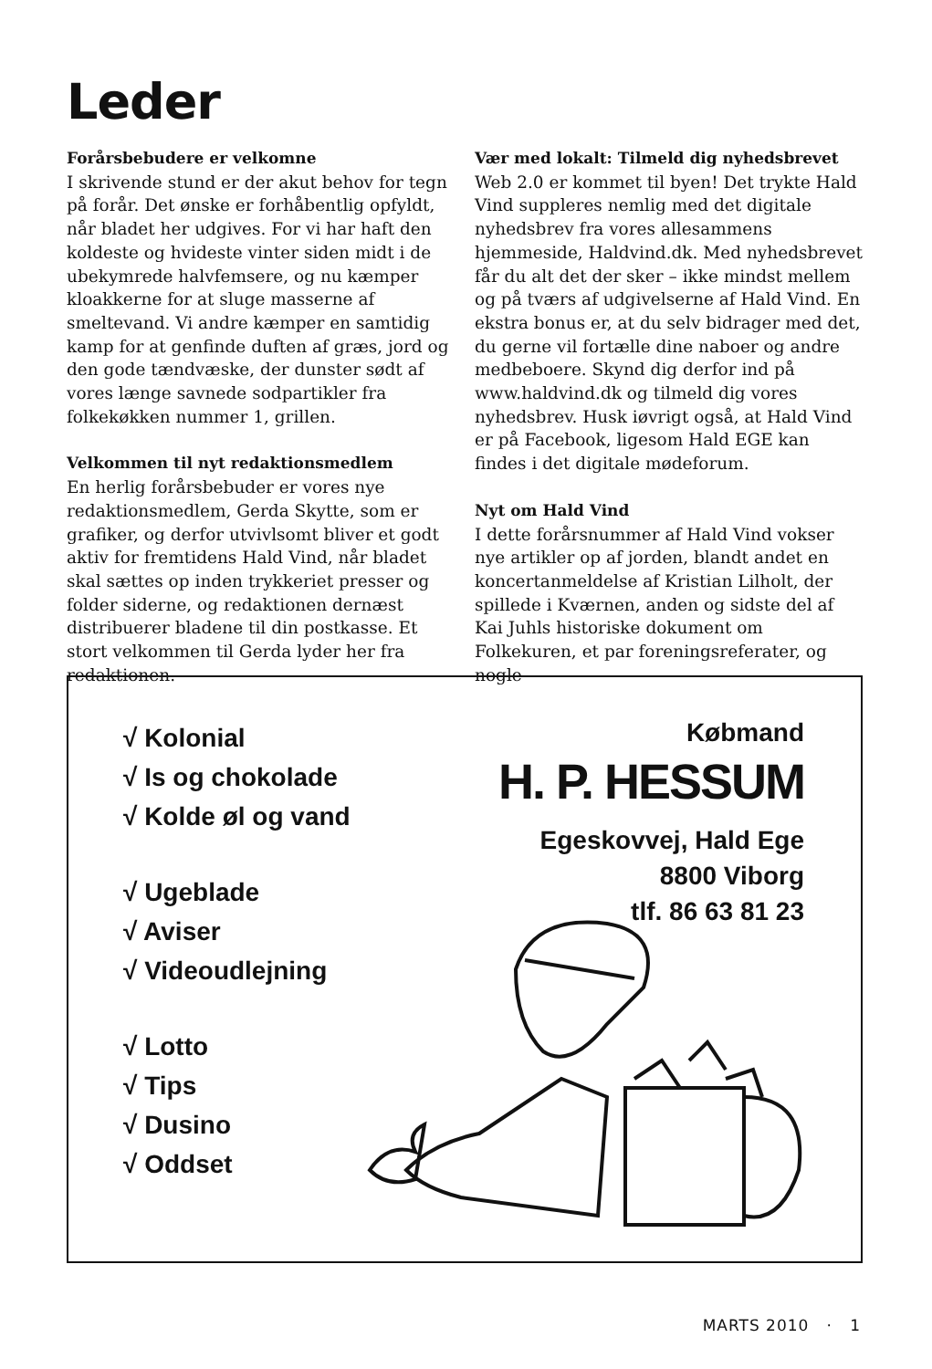Leder
Forårsbebudere er velkomne
I skrivende stund er der akut behov for tegn på forår. Det ønske er forhåbentlig opfyldt, når bladet her udgives. For vi har haft den koldeste og hvideste vinter siden midt i de ubekymrede halvfemsere, og nu kæmper kloakkerne for at sluge masserne af smeltevand. Vi andre kæmper en samtidig kamp for at genfinde duften af græs, jord og den gode tændvæske, der dunster sødt af vores længe savnede sodpartikler fra folkekøkken nummer 1, grillen.
Velkommen til nyt redaktionsmedlem
En herlig forårsbebuder er vores nye redaktionsmedlem, Gerda Skytte, som er grafiker, og derfor utvivlsomt bliver et godt aktiv for fremtidens Hald Vind, når bladet skal sættes op inden trykkeriet presser og folder siderne, og redaktionen dernæst distribuerer bladene til din postkasse. Et stort velkommen til Gerda lyder her fra redaktionen.
Vær med lokalt: Tilmeld dig nyhedsbrevet
Web 2.0 er kommet til byen! Det trykte Hald Vind suppleres nemlig med det digitale nyhedsbrev fra vores allesammens hjemmeside, Haldvind.dk. Med nyhedsbrevet får du alt det der sker – ikke mindst mellem og på tværs af udgivelserne af Hald Vind. En ekstra bonus er, at du selv bidrager med det, du gerne vil fortælle dine naboer og andre medbeboere. Skynd dig derfor ind på www.haldvind.dk og tilmeld dig vores nyhedsbrev. Husk iøvrigt også, at Hald Vind er på Facebook, ligesom Hald EGE kan findes i det digitale mødeforum.
Nyt om Hald Vind
I dette forårsnummer af Hald Vind vokser nye artikler op af jorden, blandt andet en koncertanmeldelse af Kristian Lilholt, der spillede i Kværnen, anden og sidste del af Kai Juhls historiske dokument om Folkekuren, et par foreningsreferater, og nogle
√ Kolonial
√ Is og chokolade
√ Kolde øl og vand
√ Ugeblade
√ Aviser
√ Videoudlejning
√ Lotto
√ Tips
√ Dusino
√ Oddset
Købmand
H. P. HESSUM
Egeskovvej, Hald Ege
8800 Viborg
tlf. 86 63 81 23
MARTS 2010 · 1